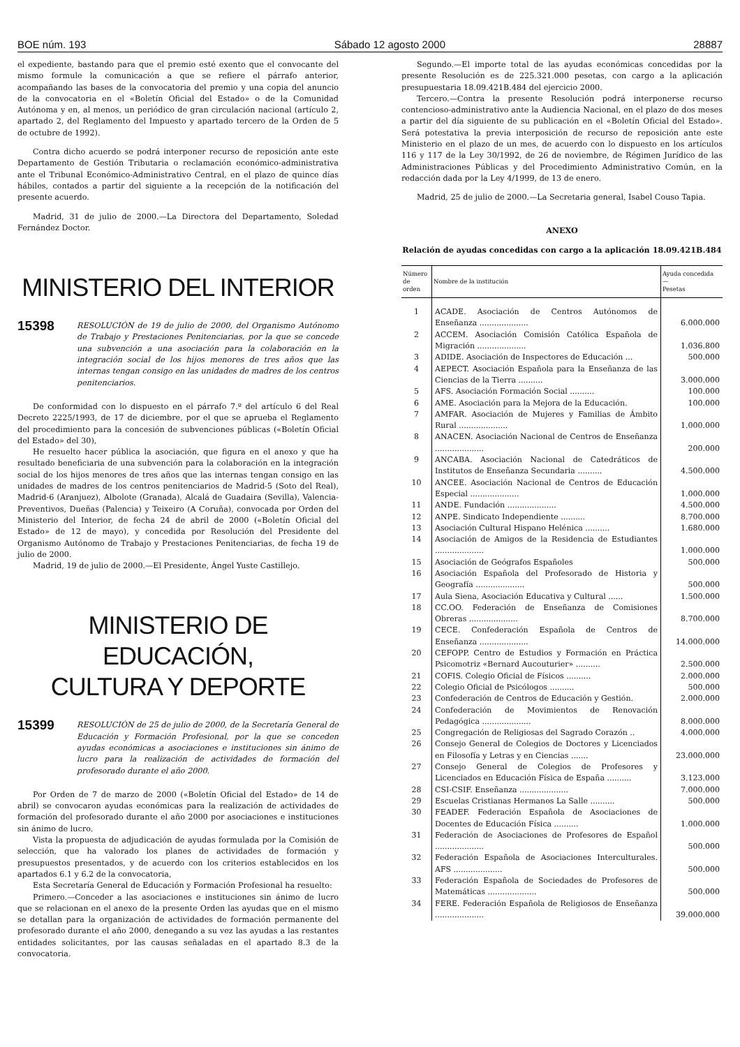BOE núm. 193 Sábado 12 agosto 2000 28887
el expediente, bastando para que el premio esté exento que el convocante del mismo formule la comunicación a que se refiere el párrafo anterior, acompañando las bases de la convocatoria del premio y una copia del anuncio de la convocatoria en el «Boletín Oficial del Estado» o de la Comunidad Autónoma y en, al menos, un periódico de gran circulación nacional (artículo 2, apartado 2, del Reglamento del Impuesto y apartado tercero de la Orden de 5 de octubre de 1992).
Contra dicho acuerdo se podrá interponer recurso de reposición ante este Departamento de Gestión Tributaria o reclamación económico-administrativa ante el Tribunal Económico-Administrativo Central, en el plazo de quince días hábiles, contados a partir del siguiente a la recepción de la notificación del presente acuerdo.
Madrid, 31 de julio de 2000.—La Directora del Departamento, Soledad Fernández Doctor.
MINISTERIO DEL INTERIOR
15398 RESOLUCIÓN de 19 de julio de 2000, del Organismo Autónomo de Trabajo y Prestaciones Penitenciarias, por la que se concede una subvención a una asociación para la colaboración en la integración social de los hijos menores de tres años que las internas tengan consigo en las unidades de madres de los centros penitenciarios.
De conformidad con lo dispuesto en el párrafo 7.º del artículo 6 del Real Decreto 2225/1993, de 17 de diciembre, por el que se aprueba el Reglamento del procedimiento para la concesión de subvenciones públicas («Boletín Oficial del Estado» del 30),
He resuelto hacer pública la asociación, que figura en el anexo y que ha resultado beneficiaria de una subvención para la colaboración en la integración social de los hijos menores de tres años que las internas tengan consigo en las unidades de madres de los centros penitenciarios de Madrid-5 (Soto del Real), Madrid-6 (Aranjuez), Albolote (Granada), Alcalá de Guadaira (Sevilla), Valencia-Preventivos, Dueñas (Palencia) y Teixeiro (A Coruña), convocada por Orden del Ministerio del Interior, de fecha 24 de abril de 2000 («Boletín Oficial del Estado» de 12 de mayo), y concedida por Resolución del Presidente del Organismo Autónomo de Trabajo y Prestaciones Penitenciarias, de fecha 19 de julio de 2000.
Madrid, 19 de julio de 2000.—El Presidente, Ángel Yuste Castillejo.
MINISTERIO DE EDUCACIÓN,
CULTURA Y DEPORTE
15399 RESOLUCIÓN de 25 de julio de 2000, de la Secretaría General de Educación y Formación Profesional, por la que se conceden ayudas económicas a asociaciones e instituciones sin ánimo de lucro para la realización de actividades de formación del profesorado durante el año 2000.
Por Orden de 7 de marzo de 2000 («Boletín Oficial del Estado» de 14 de abril) se convocaron ayudas económicas para la realización de actividades de formación del profesorado durante el año 2000 por asociaciones e instituciones sin ánimo de lucro.
Vista la propuesta de adjudicación de ayudas formulada por la Comisión de selección, que ha valorado los planes de actividades de formación y presupuestos presentados, y de acuerdo con los criterios establecidos en los apartados 6.1 y 6.2 de la convocatoria,
Esta Secretaría General de Educación y Formación Profesional ha resuelto:
Primero.—Conceder a las asociaciones e instituciones sin ánimo de lucro que se relacionan en el anexo de la presente Orden las ayudas que en el mismo se detallan para la organización de actividades de formación permanente del profesorado durante el año 2000, denegando a su vez las ayudas a las restantes entidades solicitantes, por las causas señaladas en el apartado 8.3 de la convocatoria.
Segundo.—El importe total de las ayudas económicas concedidas por la presente Resolución es de 225.321.000 pesetas, con cargo a la aplicación presupuestaria 18.09.421B.484 del ejercicio 2000.
Tercero.—Contra la presente Resolución podrá interponerse recurso contencioso-administrativo ante la Audiencia Nacional, en el plazo de dos meses a partir del día siguiente de su publicación en el «Boletín Oficial del Estado». Será potestativa la previa interposición de recurso de reposición ante este Ministerio en el plazo de un mes, de acuerdo con lo dispuesto en los artículos 116 y 117 de la Ley 30/1992, de 26 de noviembre, de Régimen Jurídico de las Administraciones Públicas y del Procedimiento Administrativo Común, en la redacción dada por la Ley 4/1999, de 13 de enero.
Madrid, 25 de julio de 2000.—La Secretaria general, Isabel Couso Tapia.
ANEXO
Relación de ayudas concedidas con cargo a la aplicación 18.09.421B.484
| Número de orden | Nombre de la institución | Ayuda concedida — Pesetas |
| --- | --- | --- |
| 1 | ACADE. Asociación de Centros Autónomos de Enseñanza .................... | 6.000.000 |
| 2 | ACCEM. Asociación Comisión Católica Española de Migración .................... | 1.036.800 |
| 3 | ADIDE. Asociación de Inspectores de Educación ... | 500.000 |
| 4 | AEPECT. Asociación Española para la Enseñanza de las Ciencias de la Tierra .......... | 3.000.000 |
| 5 | AFS. Asociación Formación Social .......... | 100.000 |
| 6 | AME. Asociación para la Mejora de la Educación. | 100.000 |
| 7 | AMFAR. Asociación de Mujeres y Familias de Ámbito Rural .................... | 1.000.000 |
| 8 | ANACEN. Asociación Nacional de Centros de Enseñanza .................... | 200.000 |
| 9 | ANCABA. Asociación Nacional de Catedráticos de Institutos de Enseñanza Secundaria .......... | 4.500.000 |
| 10 | ANCEE. Asociación Nacional de Centros de Educación Especial .................... | 1.000.000 |
| 11 | ANDE. Fundación .................... | 4.500.000 |
| 12 | ANPE. Sindicato Independiente .......... | 8.700.000 |
| 13 | Asociación Cultural Hispano Helénica .......... | 1.680.000 |
| 14 | Asociación de Amigos de la Residencia de Estudiantes .................... | 1.000.000 |
| 15 | Asociación de Geógrafos Españoles | 500.000 |
| 16 | Asociación Española del Profesorado de Historia y Geografía .................... | 500.000 |
| 17 | Aula Siena, Asociación Educativa y Cultural ...... | 1.500.000 |
| 18 | CC.OO. Federación de Enseñanza de Comisiones Obreras .................... | 8.700.000 |
| 19 | CECE. Confederación Española de Centros de Enseñanza .................... | 14.000.000 |
| 20 | CEFOPP. Centro de Estudios y Formación en Práctica Psicomotriz «Bernard Aucouturier» .......... | 2.500.000 |
| 21 | COFIS. Colegio Oficial de Físicos .......... | 2.000.000 |
| 22 | Colegio Oficial de Psicólogos .......... | 500.000 |
| 23 | Confederación de Centros de Educación y Gestión. | 2.000.000 |
| 24 | Confederación de Movimientos de Renovación Pedagógica .................... | 8.000.000 |
| 25 | Congregación de Religiosas del Sagrado Corazón .. | 4.000.000 |
| 26 | Consejo General de Colegios de Doctores y Licenciados en Filosofía y Letras y en Ciencias ....... | 23.000.000 |
| 27 | Consejo General de Colegios de Profesores y Licenciados en Educación Física de España .......... | 3.123.000 |
| 28 | CSI-CSIF. Enseñanza .................... | 7.000.000 |
| 29 | Escuelas Cristianas Hermanos La Salle .......... | 500.000 |
| 30 | FEADEF. Federación Española de Asociaciones de Docentes de Educación Física .......... | 1.000.000 |
| 31 | Federación de Asociaciones de Profesores de Español .................... | 500.000 |
| 32 | Federación Española de Asociaciones Interculturales. AFS .................... | 500.000 |
| 33 | Federación Española de Sociedades de Profesores de Matemáticas .................... | 500.000 |
| 34 | FERE. Federación Española de Religiosos de Enseñanza .................... | 39.000.000 |